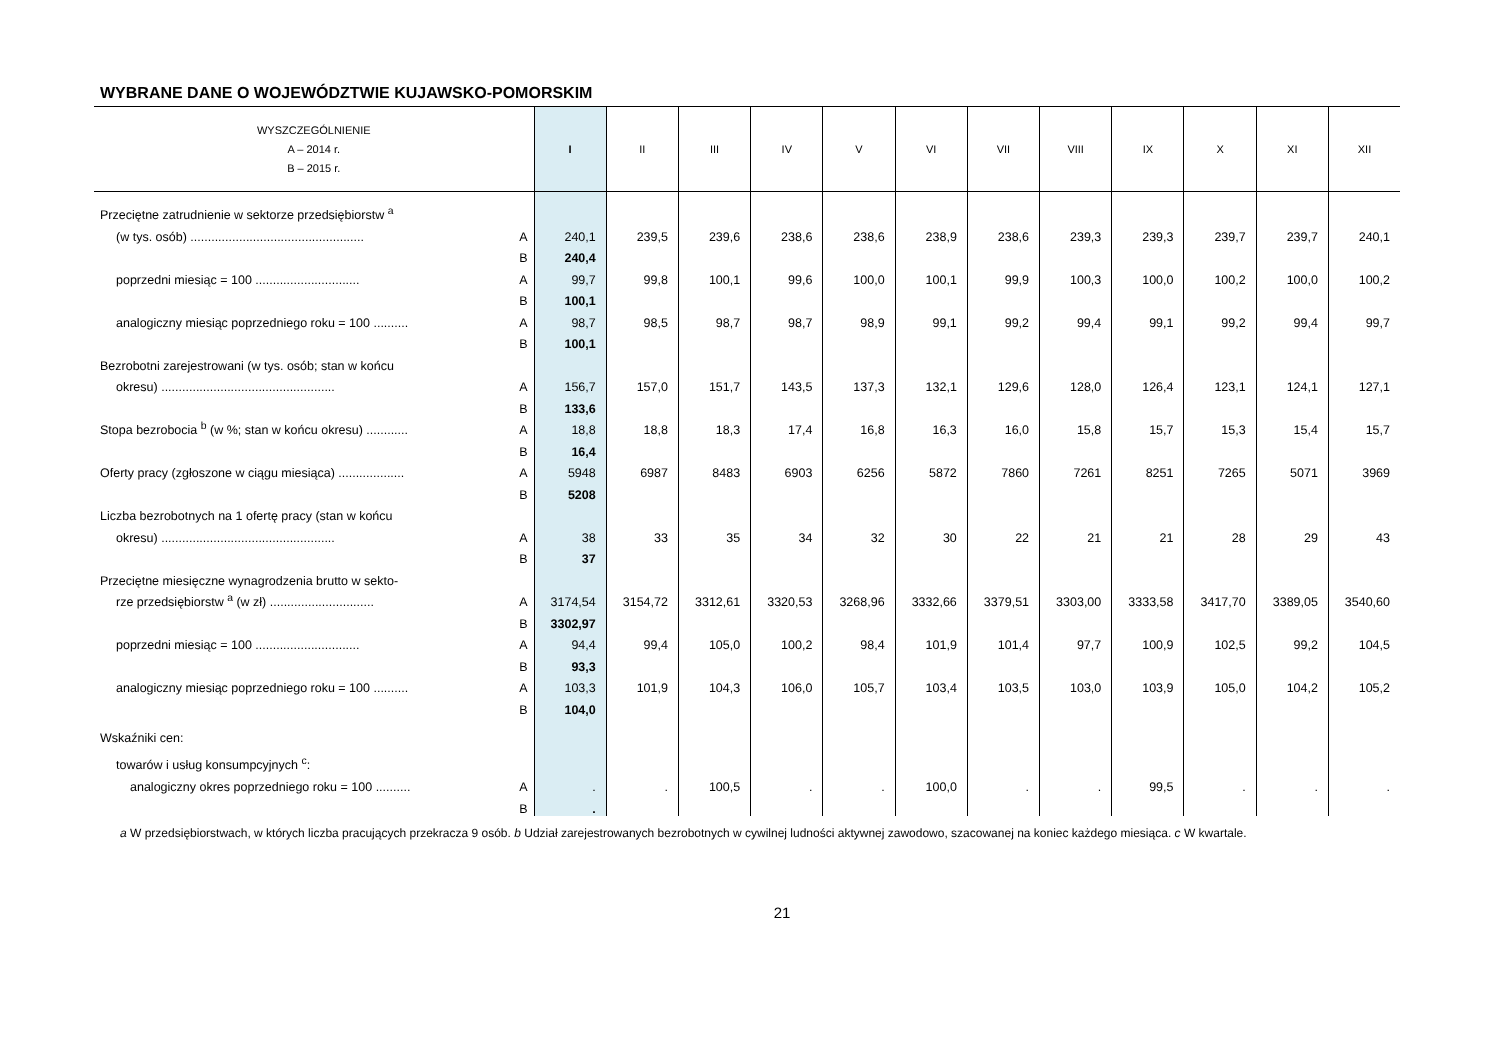WYBRANE DANE O WOJEWÓDZTWIE KUJAWSKO-POMORSKIM
| WYSZCZEGÓLNIENIE A – 2014 r. B – 2015 r. | | I | II | III | IV | V | VI | VII | VIII | IX | X | XI | XII |
| --- | --- | --- | --- | --- | --- | --- | --- | --- | --- | --- | --- | --- | --- |
| Przeciętne zatrudnienie w sektorze przedsiębiorstw <sup>a</sup> | | | | | | | | | | | | | |
| (w tys. osób) .................................................. | A | 240,1 | 239,5 | 239,6 | 238,6 | 238,6 | 238,9 | 238,6 | 239,3 | 239,3 | 239,7 | 239,7 | 240,1 |
| | B | 240,4 | | | | | | | | | | | |
| poprzedni miesiąc = 100 .............................. | A | 99,7 | 99,8 | 100,1 | 99,6 | 100,0 | 100,1 | 99,9 | 100,3 | 100,0 | 100,2 | 100,0 | 100,2 |
| | B | 100,1 | | | | | | | | | | | |
| analogiczny miesiąc poprzedniego roku = 100 .......... | A | 98,7 | 98,5 | 98,7 | 98,7 | 98,9 | 99,1 | 99,2 | 99,4 | 99,1 | 99,2 | 99,4 | 99,7 |
| | B | 100,1 | | | | | | | | | | | |
| Bezrobotni zarejestrowani (w tys. osób; stan w końcu | | | | | | | | | | | | | |
| okresu) .................................................. | A | 156,7 | 157,0 | 151,7 | 143,5 | 137,3 | 132,1 | 129,6 | 128,0 | 126,4 | 123,1 | 124,1 | 127,1 |
| | B | 133,6 | | | | | | | | | | | |
| Stopa bezrobocia <sup>b</sup> (w %; stan w końcu okresu) ............ | A | 18,8 | 18,8 | 18,3 | 17,4 | 16,8 | 16,3 | 16,0 | 15,8 | 15,7 | 15,3 | 15,4 | 15,7 |
| | B | 16,4 | | | | | | | | | | | |
| Oferty pracy (zgłoszone w ciągu miesiąca) ................... | A | 5948 | 6987 | 8483 | 6903 | 6256 | 5872 | 7860 | 7261 | 8251 | 7265 | 5071 | 3969 |
| | B | 5208 | | | | | | | | | | | |
| Liczba bezrobotnych na 1 ofertę pracy (stan w końcu | | | | | | | | | | | | | |
| okresu) .................................................. | A | 38 | 33 | 35 | 34 | 32 | 30 | 22 | 21 | 21 | 28 | 29 | 43 |
| | B | 37 | | | | | | | | | | | |
| Przeciętne miesięczne wynagrodzenia brutto w sekto- | | | | | | | | | | | | | |
| rze przedsiębiorstw <sup>a</sup> (w zł) .............................. | A | 3174,54 | 3154,72 | 3312,61 | 3320,53 | 3268,96 | 3332,66 | 3379,51 | 3303,00 | 3333,58 | 3417,70 | 3389,05 | 3540,60 |
| | B | 3302,97 | | | | | | | | | | | |
| poprzedni miesiąc = 100 .............................. | A | 94,4 | 99,4 | 105,0 | 100,2 | 98,4 | 101,9 | 101,4 | 97,7 | 100,9 | 102,5 | 99,2 | 104,5 |
| | B | 93,3 | | | | | | | | | | | |
| analogiczny miesiąc poprzedniego roku = 100 .......... | A | 103,3 | 101,9 | 104,3 | 106,0 | 105,7 | 103,4 | 103,5 | 103,0 | 103,9 | 105,0 | 104,2 | 105,2 |
| | B | 104,0 | | | | | | | | | | | |
| Wskaźniki cen: | | | | | | | | | | | | | |
| towarów i usług konsumpcyjnych <sup>c</sup>: | | | | | | | | | | | | | |
| analogiczny okres poprzedniego roku = 100 .......... | A | . | . | 100,5 | . | . | 100,0 | . | . | 99,5 | . | . | . |
| | B | . | | | | | | | | | | | |
a W przedsiębiorstwach, w których liczba pracujących przekracza 9 osób. b Udział zarejestrowanych bezrobotnych w cywilnej ludności aktywnej zawodowo, szacowanej na koniec każdego miesiąca. c W kwartale.
21